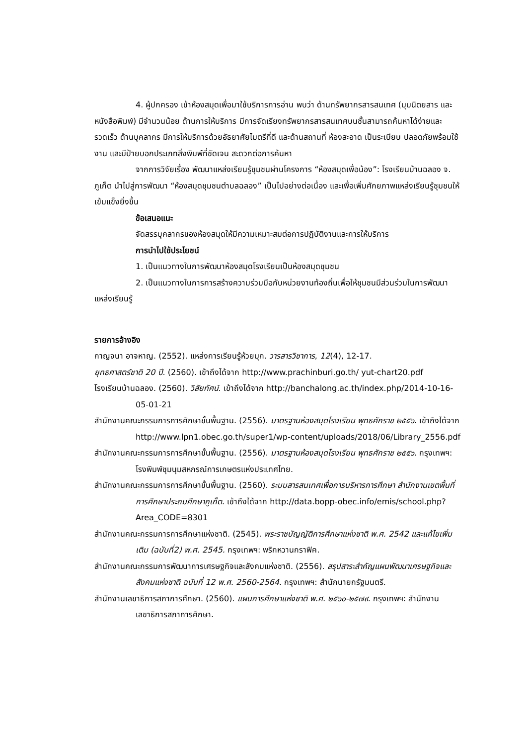4. ผู้ปกครอง เข้าห้องสมุดเพื่อมาใช้บริการการอ่าน พบว่า ด้านทรัพยากรสารสนเทศ (มุมนิตยสาร และหนังสือพิมพ์) มีจำนวนน้อย ด้านการให้บริการ มีการจัดเรียงทรัพยากรสารสนเทศบนชั้นสามารถค้นหาได้ง่ายและรวดเร็ว ด้านบุคลากร มีการให้บริการด้วยอัธยาศัยไมตรีที่ดี และด้านสถานที่ ห้องสะอาด เป็นระเบียบ ปลอดภัยพร้อมใช้งาน และมีป้ายบอกประเภทสิ่งพิมพ์ที่ชัดเจน สะดวกต่อการค้นหา
จากการวิจัยเรื่อง พัฒนาแหล่งเรียนรู้ชุมชนผ่านโครงการ “ห้องสมุดเพื่อน้อง”: โรงเรียนบ้านฉลอง จ. ภูเก็ต นำไปสู่การพัฒนา “ห้องสมุดชุมชนตำบลฉลอง” เป็นไปอย่างต่อเนื่อง และเพื่อเพิ่มศักยภาพแหล่งเรียนรู้ชุมชนให้เข้มแข็งยิ่งขึ้น
ข้อเสนอแนะ
จัดสรรบุคลากรของห้องสมุดให้มีความเหมาะสมต่อการปฏิบัติงานและการให้บริการ
การนำไปใช้ประโยชน์
1. เป็นแนวทางในการพัฒนาห้องสมุดโรงเรียนเป็นห้องสมุดชุมชน
2. เป็นแนวทางในการการสร้างความร่วมมือกับหน่วยงานท้องถิ่นเพื่อให้ชุมชนมีส่วนร่วมในการพัฒนาแหล่งเรียนรู้
รายการอ้างอิง
กาญจนา อาจหาญ. (2552). แหล่งการเรียนรู้ห้วยมุก. วารสารวิชาการ, 12(4), 12-17.
ยุทธศาสตร์ชาติ 20 ปี. (2560). เข้าถึงได้จาก http://www.prachinburi.go.th/ yut-chart20.pdf
โรงเรียนบ้านฉลอง. (2560). วิสัยทัศน์. เข้าถึงได้จาก http://banchalong.ac.th/index.php/2014-10-16-05-01-21
สำนักงานคณะกรรมการการศึกษาขั้นพื้นฐาน. (2556). มาตรฐานห้องสมุดโรงเรียน พุทธศักราช ๒๕๕๖. เข้าถึงได้จาก http://www.lpn1.obec.go.th/super1/wp-content/uploads/2018/06/Library_2556.pdf
สำนักงานคณะกรรมการการศึกษาขั้นพื้นฐาน. (2556). มาตรฐานห้องสมุดโรงเรียน พุทธศักราช ๒๕๕๖. กรุงเทพฯ: โรงพิมพ์ชุมนุมสหกรณ์การเกษตรแห่งประเทศไทย.
สำนักงานคณะกรรมการการศึกษาขั้นพื้นฐาน. (2560). ระบบสารสนเทศเพื่อการบริหารการศึกษา สำนักงานเขตพื้นที่การศึกษาประถมศึกษาภูเก็ต. เข้าถึงได้จาก http://data.bopp-obec.info/emis/school.php?Area_CODE=8301
สำนักงานคณะกรรมการการศึกษาแห่งชาติ. (2545). พระราชบัญญัติการศึกษาแห่งชาติ พ.ศ. 2542 และแก้ไขเพิ่มเติม (ฉบับที่2) พ.ศ. 2545. กรุงเทพฯ: พริกหวานกราฟิค.
สำนักงานคณะกรรมการพัฒนาการเศรษฐกิจและสังคมแห่งชาติ. (2556). สรุปสาระสำคัญแผนพัฒนาเศรษฐกิจและสังคมแห่งชาติ ฉบับที่ 12 พ.ศ. 2560-2564. กรุงเทพฯ: สำนักนายกรัฐมนตรี.
สำนักงานเลขาธิการสภาการศึกษา. (2560). แผนการศึกษาแห่งชาติ พ.ศ. ๒๕๖๐-๒๕๗๙. กรุงเทพฯ: สำนักงานเลขาธิการสภาการศึกษา.